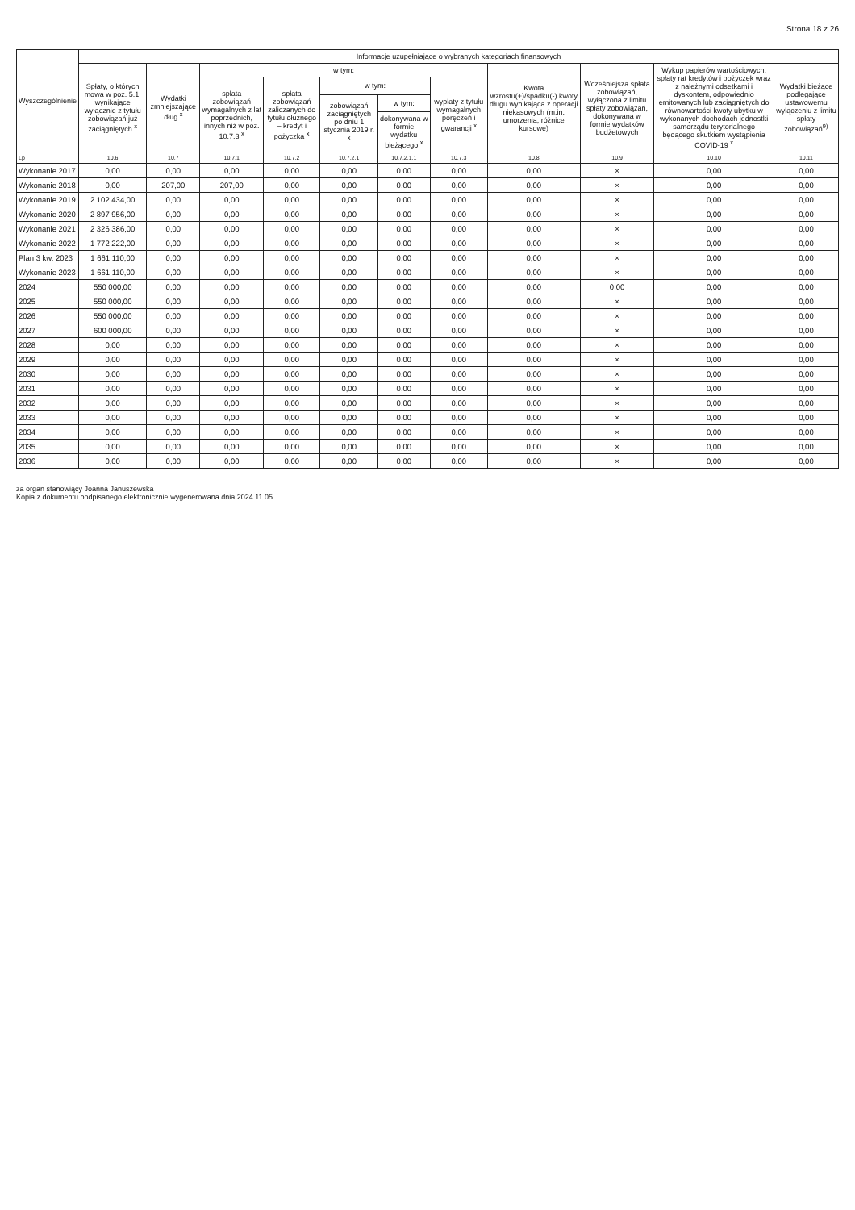Strona 18 z 26
| Wyszczególnienie | Informacje uzupełniające o wybranych kategoriach finansowych | | | | | | | | | | |
| --- | --- | --- | --- | --- | --- | --- | --- | --- | --- | --- | --- |
| | Spłaty, o których mowa w poz. 5.1, wynikające wyłącznie z tytułu zobowiązań już zaciągniętych <sup>x</sup> | Wydatki zmniejszające dług <sup>x</sup> | w tym: | | | | | Kwota wzrostu(+)/spadku(-) kwoty długu wynikająca z operacji niekasowych (m.in. umorzenia, różnice kursowe) | Wcześniejsza spłata zobowiązań, wyłączona z limitu spłaty zobowiązań, dokonywana w formie wydatków budżetowych | Wykup papierów wartościowych, spłaty rat kredytów i pożyczek wraz z należnymi odsetkami i dyskontem, odpowiednio emitowanych lub zaciągniętych do równowartości kwoty ubytku w wykonanych dochodach jednostki samorządu terytorialnego będącego skutkiem wystąpienia COVID-19 <sup>x</sup> | Wydatki bieżące podlegające ustawowemu wyłączeniu z limitu spłaty zobowiązań<sup>9)</sup> |
| | | | spłata zobowiązań wymagalnych z lat poprzednich, innych niż w poz. 10.7.3 <sup>x</sup> | spłata zobowiązań zaliczanych do tytułu dłużnego – kredyt i pożyczka <sup>x</sup> | w tym: | | wypłaty z tytułu wymagalnych poręczeń i gwarancji <sup>x</sup> | | | | |
| | | | | | zobowiązań zaciągniętych po dniu 1 stycznia 2019 r. <sup>x</sup> | w tym: | | | | | |
| | | | | | | dokonywana w formie wydatku bieżącego <sup>x</sup> | | | | | |
| Lp | 10.6 | 10.7 | 10.7.1 | 10.7.2 | 10.7.2.1 | 10.7.2.1.1 | 10.7.3 | 10.8 | 10.9 | 10.10 | 10.11 |
| Wykonanie 2017 | 0,00 | 0,00 | 0,00 | 0,00 | 0,00 | 0,00 | 0,00 | 0,00 | × | 0,00 | 0,00 |
| Wykonanie 2018 | 0,00 | 207,00 | 207,00 | 0,00 | 0,00 | 0,00 | 0,00 | 0,00 | × | 0,00 | 0,00 |
| Wykonanie 2019 | 2 102 434,00 | 0,00 | 0,00 | 0,00 | 0,00 | 0,00 | 0,00 | 0,00 | × | 0,00 | 0,00 |
| Wykonanie 2020 | 2 897 956,00 | 0,00 | 0,00 | 0,00 | 0,00 | 0,00 | 0,00 | 0,00 | × | 0,00 | 0,00 |
| Wykonanie 2021 | 2 326 386,00 | 0,00 | 0,00 | 0,00 | 0,00 | 0,00 | 0,00 | 0,00 | × | 0,00 | 0,00 |
| Wykonanie 2022 | 1 772 222,00 | 0,00 | 0,00 | 0,00 | 0,00 | 0,00 | 0,00 | 0,00 | × | 0,00 | 0,00 |
| Plan 3 kw. 2023 | 1 661 110,00 | 0,00 | 0,00 | 0,00 | 0,00 | 0,00 | 0,00 | 0,00 | × | 0,00 | 0,00 |
| Wykonanie 2023 | 1 661 110,00 | 0,00 | 0,00 | 0,00 | 0,00 | 0,00 | 0,00 | 0,00 | × | 0,00 | 0,00 |
| 2024 | 550 000,00 | 0,00 | 0,00 | 0,00 | 0,00 | 0,00 | 0,00 | 0,00 | 0,00 | 0,00 | 0,00 |
| 2025 | 550 000,00 | 0,00 | 0,00 | 0,00 | 0,00 | 0,00 | 0,00 | 0,00 | × | 0,00 | 0,00 |
| 2026 | 550 000,00 | 0,00 | 0,00 | 0,00 | 0,00 | 0,00 | 0,00 | 0,00 | × | 0,00 | 0,00 |
| 2027 | 600 000,00 | 0,00 | 0,00 | 0,00 | 0,00 | 0,00 | 0,00 | 0,00 | × | 0,00 | 0,00 |
| 2028 | 0,00 | 0,00 | 0,00 | 0,00 | 0,00 | 0,00 | 0,00 | 0,00 | × | 0,00 | 0,00 |
| 2029 | 0,00 | 0,00 | 0,00 | 0,00 | 0,00 | 0,00 | 0,00 | 0,00 | × | 0,00 | 0,00 |
| 2030 | 0,00 | 0,00 | 0,00 | 0,00 | 0,00 | 0,00 | 0,00 | 0,00 | × | 0,00 | 0,00 |
| 2031 | 0,00 | 0,00 | 0,00 | 0,00 | 0,00 | 0,00 | 0,00 | 0,00 | × | 0,00 | 0,00 |
| 2032 | 0,00 | 0,00 | 0,00 | 0,00 | 0,00 | 0,00 | 0,00 | 0,00 | × | 0,00 | 0,00 |
| 2033 | 0,00 | 0,00 | 0,00 | 0,00 | 0,00 | 0,00 | 0,00 | 0,00 | × | 0,00 | 0,00 |
| 2034 | 0,00 | 0,00 | 0,00 | 0,00 | 0,00 | 0,00 | 0,00 | 0,00 | × | 0,00 | 0,00 |
| 2035 | 0,00 | 0,00 | 0,00 | 0,00 | 0,00 | 0,00 | 0,00 | 0,00 | × | 0,00 | 0,00 |
| 2036 | 0,00 | 0,00 | 0,00 | 0,00 | 0,00 | 0,00 | 0,00 | 0,00 | × | 0,00 | 0,00 |
za organ stanowiący Joanna Januszewska
Kopia z dokumentu podpisanego elektronicznie wygenerowana dnia 2024.11.05